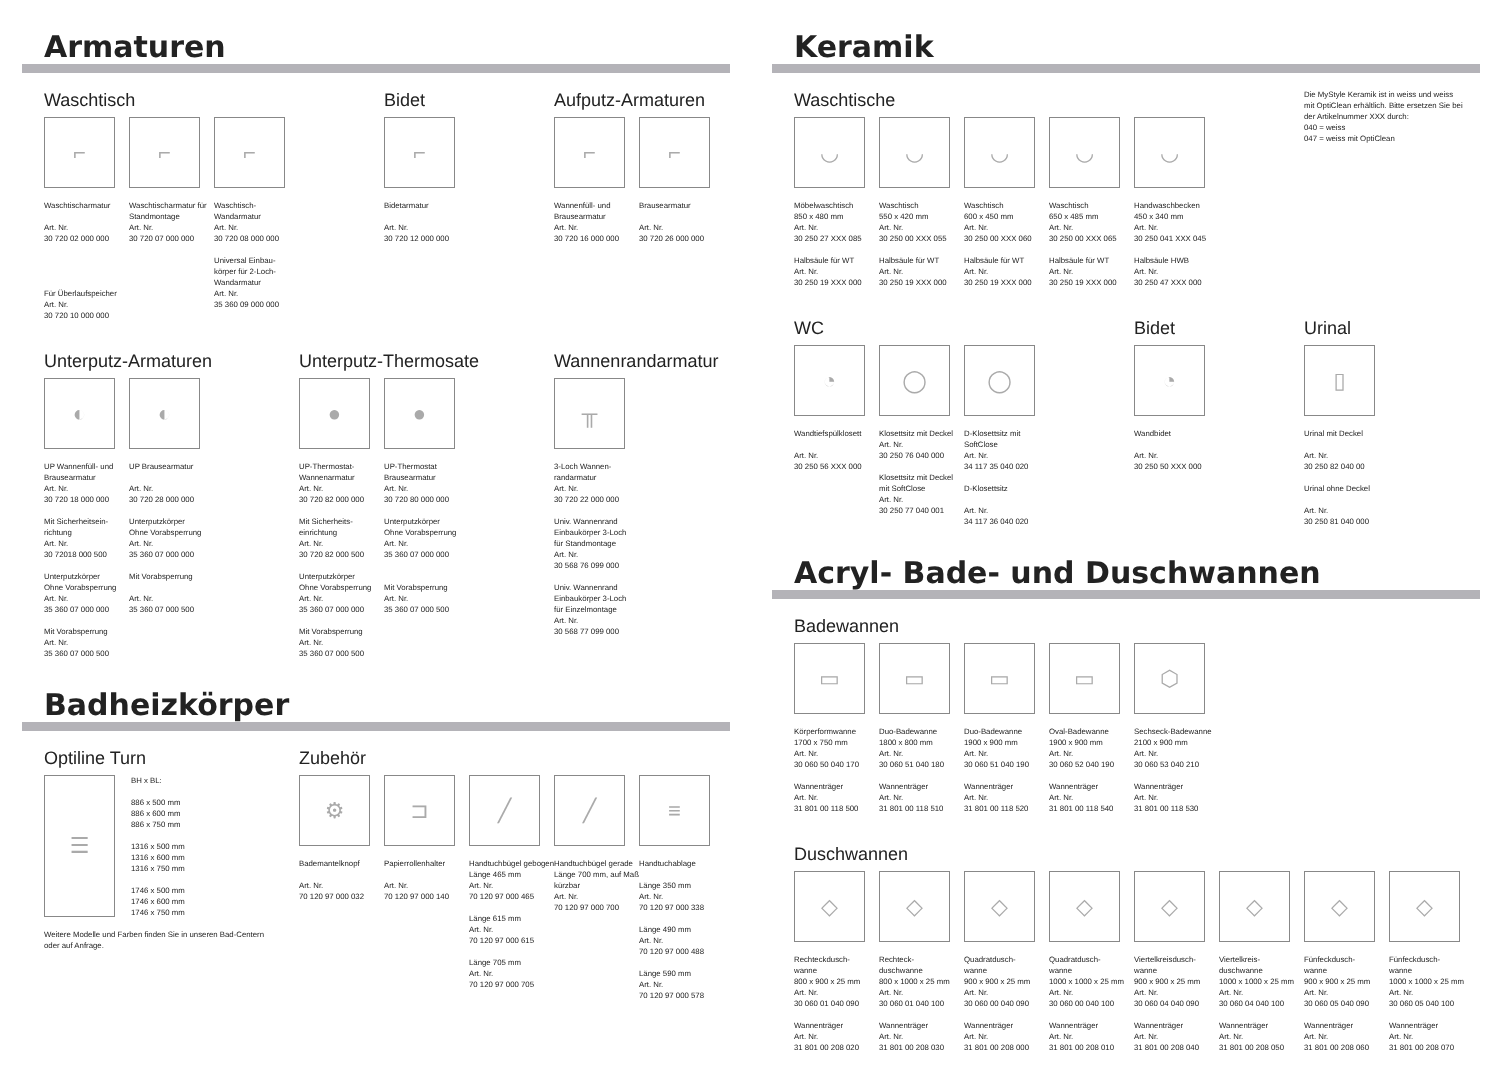Armaturen
Waschtisch
⌐
Waschtischarmatur
Art. Nr.
30 720 02 000 000
Für Überlaufspeicher
Art. Nr.
30 720 10 000 000
⌐
Waschtischarmatur für Standmontage
Art. Nr.
30 720 07 000 000
⌐
Waschtisch-
Wandarmatur
Art. Nr.
30 720 08 000 000
Universal Einbau-
körper für 2-Loch-
Wandarmatur
Art. Nr.
35 360 09 000 000
Bidet
⌐
Bidetarmatur
Art. Nr.
30 720 12 000 000
Aufputz-Armaturen
⌐
Wannenfüll- und Brausearmatur
Art. Nr.
30 720 16 000 000
⌐
Brausearmatur
Art. Nr.
30 720 26 000 000
Unterputz-Armaturen
◐
UP Wannenfüll- und Brausearmatur
Art. Nr.
30 720 18 000 000
Mit Sicherheitsein-
richtung
Art. Nr.
30 72018 000 500
Unterputzkörper
Ohne Vorabsperrung
Art. Nr.
35 360 07 000 000
Mit Vorabsperrung
Art. Nr.
35 360 07 000 500
◐
UP Brausearmatur
Art. Nr.
30 720 28 000 000
Unterputzkörper
Ohne Vorabsperrung
Art. Nr.
35 360 07 000 000
Mit Vorabsperrung
Art. Nr.
35 360 07 000 500
Unterputz-Thermosate
●
UP-Thermostat-
Wannenarmatur
Art. Nr.
30 720 82 000 000
Mit Sicherheits-
einrichtung
Art. Nr.
30 720 82 000 500
Unterputzkörper
Ohne Vorabsperrung
Art. Nr.
35 360 07 000 000
Mit Vorabsperrung
Art. Nr.
35 360 07 000 500
●
UP-Thermostat
Brausearmatur
Art. Nr.
30 720 80 000 000
Unterputzkörper
Ohne Vorabsperrung
Art. Nr.
35 360 07 000 000
Mit Vorabsperrung
Art. Nr.
35 360 07 000 500
Wannenrandarmatur
╥
3-Loch Wannen-
randarmatur
Art. Nr.
30 720 22 000 000
Univ. Wannenrand
Einbaukörper 3-Loch
für Standmontage
Art. Nr.
30 568 76 099 000
Univ. Wannenrand
Einbaukörper 3-Loch
für Einzelmontage
Art. Nr.
30 568 77 099 000
Badheizkörper
Optiline Turn
☰
BH x BL:
886 x 500 mm
886 x 600 mm
886 x 750 mm
1316 x 500 mm
1316 x 600 mm
1316 x 750 mm
1746 x 500 mm
1746 x 600 mm
1746 x 750 mm
Weitere Modelle und Farben finden Sie in unseren Bad-Centern oder auf Anfrage.
Zubehör
⚙
Bademantelknopf
Art. Nr.
70 120 97 000 032
⊐
Papierrollenhalter
Art. Nr.
70 120 97 000 140
╱
Handtuchbügel gebogen
Länge 465 mm
Art. Nr.
70 120 97 000 465
Länge 615 mm
Art. Nr.
70 120 97 000 615
Länge 705 mm
Art. Nr.
70 120 97 000 705
╱
Handtuchbügel gerade
Länge 700 mm, auf Maß kürzbar
Art. Nr.
70 120 97 000 700
≡
Handtuchablage
Länge 350 mm
Art. Nr.
70 120 97 000 338
Länge 490 mm
Art. Nr.
70 120 97 000 488
Länge 590 mm
Art. Nr.
70 120 97 000 578
Keramik
Waschtische
◡
Möbelwaschtisch
850 x 480 mm
Art. Nr.
30 250 27 XXX 085
Halbsäule für WT
Art. Nr.
30 250 19 XXX 000
◡
Waschtisch
550 x 420 mm
Art. Nr.
30 250 00 XXX 055
Halbsäule für WT
Art. Nr.
30 250 19 XXX 000
◡
Waschtisch
600 x 450 mm
Art. Nr.
30 250 00 XXX 060
Halbsäule für WT
Art. Nr.
30 250 19 XXX 000
◡
Waschtisch
650 x 485 mm
Art. Nr.
30 250 00 XXX 065
Halbsäule für WT
Art. Nr.
30 250 19 XXX 000
◡
Handwaschbecken
450 x 340 mm
Art. Nr.
30 250 041 XXX 045
Halbsäule HWB
Art. Nr.
30 250 47 XXX 000
Die MyStyle Keramik ist in weiss und weiss mit OptiClean erhältlich. Bitte ersetzen Sie bei der Artikelnummer XXX durch:
040 = weiss
047 = weiss mit OptiClean
WC
◔
Wandtiefspülklosett
Art. Nr.
30 250 56 XXX 000
◯
Klosettsitz mit Deckel
Art. Nr.
30 250 76 040 000
Klosettsitz mit Deckel mit SoftClose
Art. Nr.
30 250 77 040 001
◯
D-Klosettsitz mit SoftClose
Art. Nr.
34 117 35 040 020
D-Klosettsitz
Art. Nr.
34 117 36 040 020
Bidet
◔
Wandbidet
Art. Nr.
30 250 50 XXX 000
Urinal
▯
Urinal mit Deckel
Art. Nr.
30 250 82 040 00
Urinal ohne Deckel
Art. Nr.
30 250 81 040 000
Acryl- Bade- und Duschwannen
Badewannen
▭
Körperformwanne
1700 x 750 mm
Art. Nr.
30 060 50 040 170
Wannenträger
Art. Nr.
31 801 00 118 500
▭
Duo-Badewanne
1800 x 800 mm
Art. Nr.
30 060 51 040 180
Wannenträger
Art. Nr.
31 801 00 118 510
▭
Duo-Badewanne
1900 x 900 mm
Art. Nr.
30 060 51 040 190
Wannenträger
Art. Nr.
31 801 00 118 520
▭
Oval-Badewanne
1900 x 900 mm
Art. Nr.
30 060 52 040 190
Wannenträger
Art. Nr.
31 801 00 118 540
⬡
Sechseck-Badewanne
2100 x 900 mm
Art. Nr.
30 060 53 040 210
Wannenträger
Art. Nr.
31 801 00 118 530
Duschwannen
◇
Rechteckdusch-
wanne
800 x 900 x 25 mm
Art. Nr.
30 060 01 040 090
Wannenträger
Art. Nr.
31 801 00 208 020
◇
Rechteck-
duschwanne
800 x 1000 x 25 mm
Art. Nr.
30 060 01 040 100
Wannenträger
Art. Nr.
31 801 00 208 030
◇
Quadratdusch-
wanne
900 x 900 x 25 mm
Art. Nr.
30 060 00 040 090
Wannenträger
Art. Nr.
31 801 00 208 000
◇
Quadratdusch-
wanne
1000 x 1000 x 25 mm
Art. Nr.
30 060 00 040 100
Wannenträger
Art. Nr.
31 801 00 208 010
◇
Viertelkreisdusch-
wanne
900 x 900 x 25 mm
Art. Nr.
30 060 04 040 090
Wannenträger
Art. Nr.
31 801 00 208 040
◇
Viertelkreis-
duschwanne
1000 x 1000 x 25 mm
Art. Nr.
30 060 04 040 100
Wannenträger
Art. Nr.
31 801 00 208 050
◇
Fünfeckdusch-
wanne
900 x 900 x 25 mm
Art. Nr.
30 060 05 040 090
Wannenträger
Art. Nr.
31 801 00 208 060
◇
Fünfeckdusch-
wanne
1000 x 1000 x 25 mm
Art. Nr.
30 060 05 040 100
Wannenträger
Art. Nr.
31 801 00 208 070